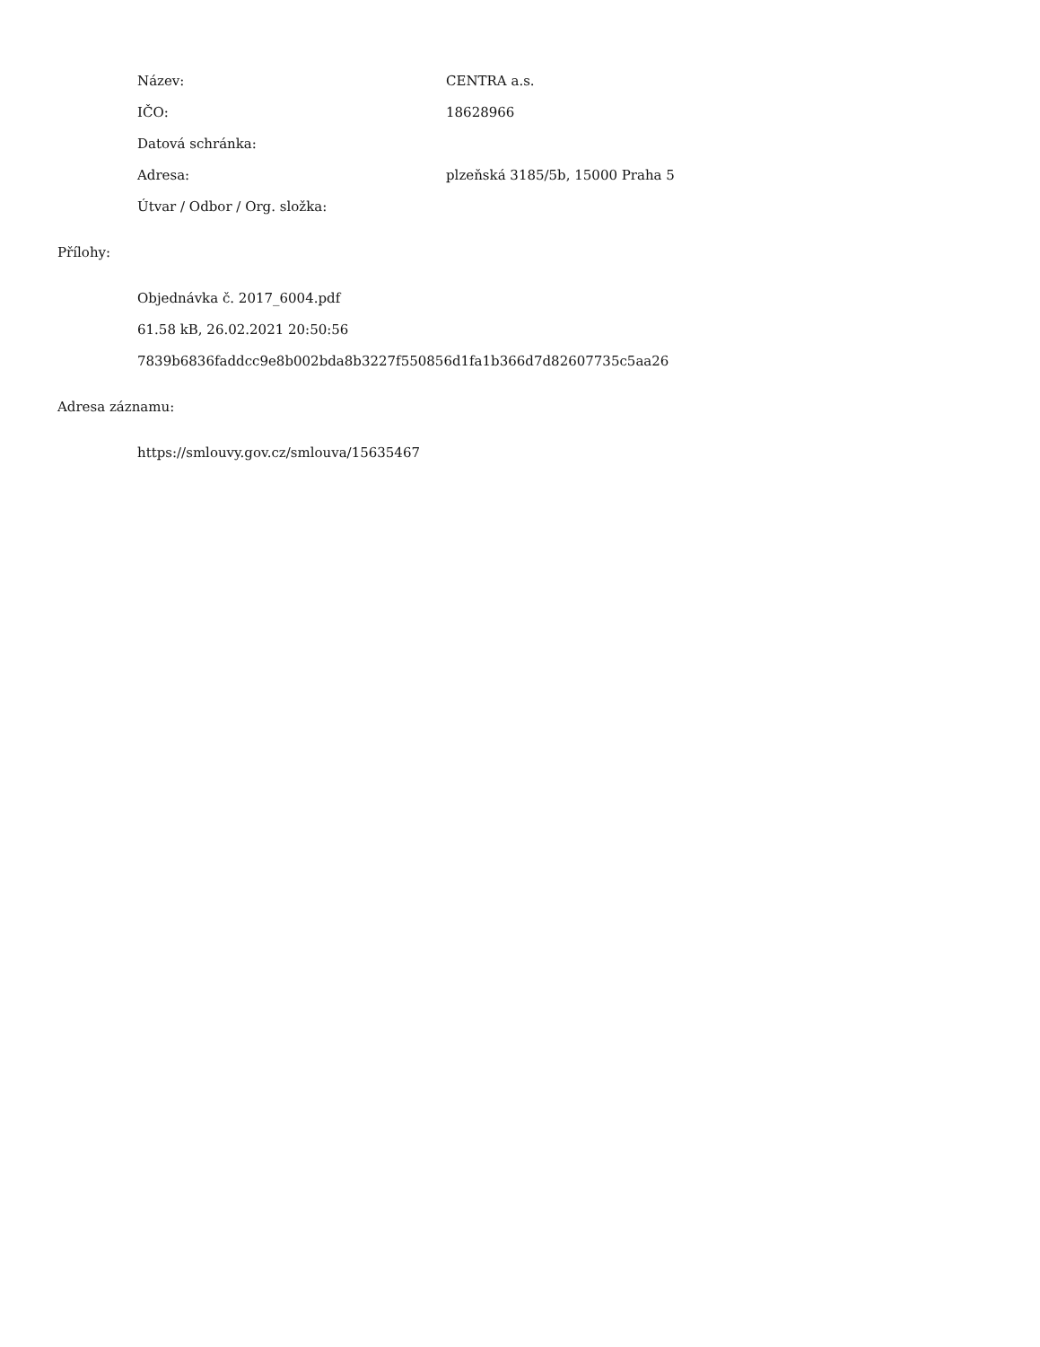Název: CENTRA a.s.
IČO: 18628966
Datová schránka:
Adresa: plzeňská 3185/5b, 15000 Praha 5
Útvar / Odbor / Org. složka:
Přílohy:
Objednávka č. 2017_6004.pdf
61.58 kB, 26.02.2021 20:50:56
7839b6836faddcc9e8b002bda8b3227f550856d1fa1b366d7d82607735c5aa26
Adresa záznamu:
https://smlouvy.gov.cz/smlouva/15635467